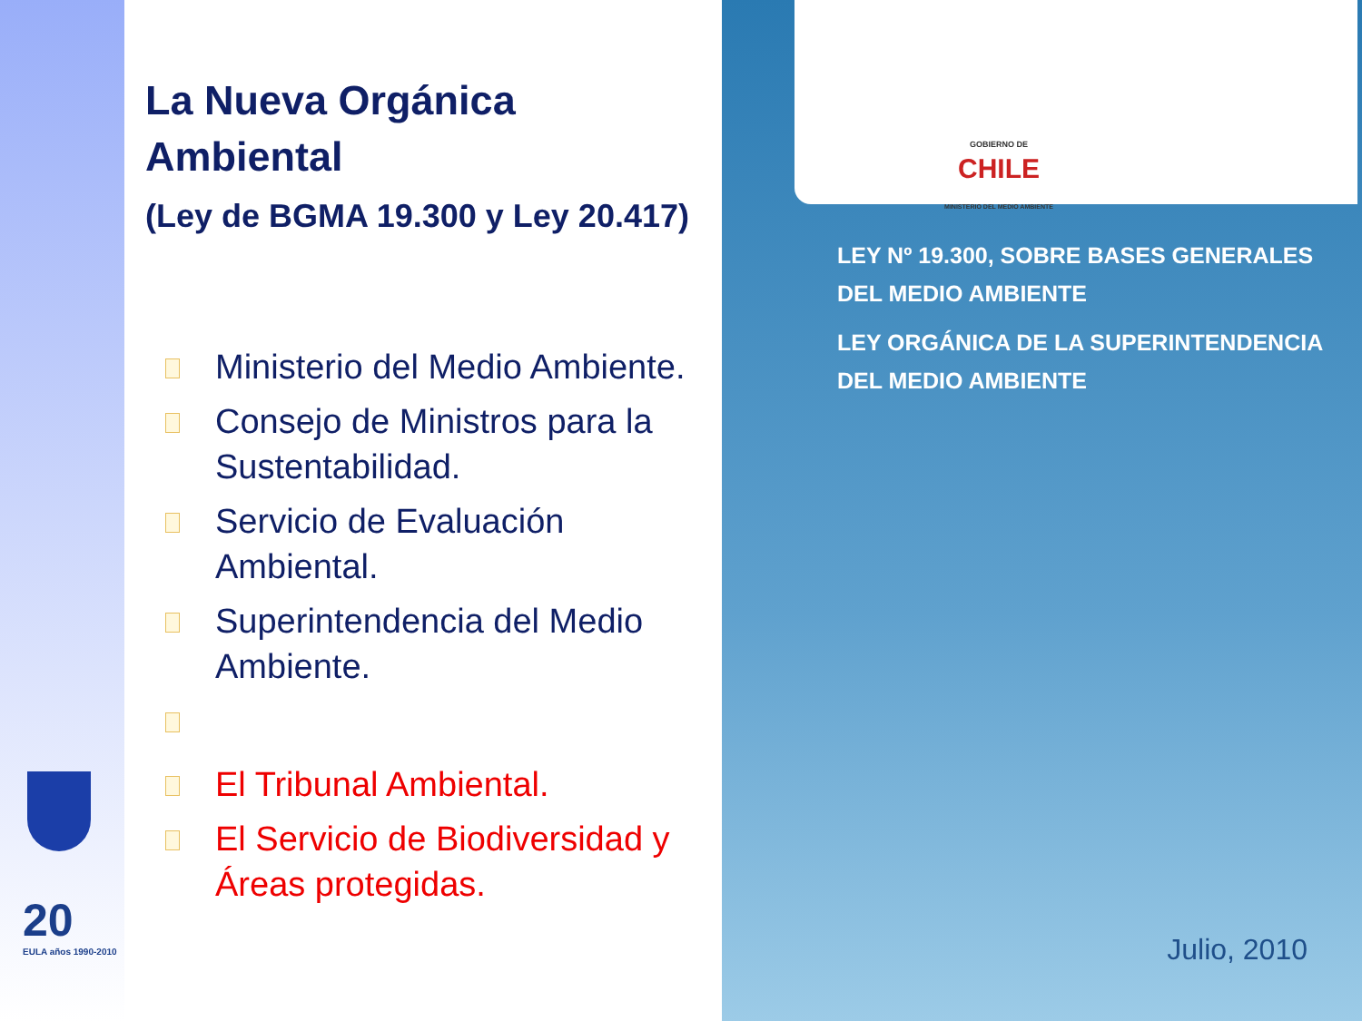20
EULA años 1990-2010
La Nueva Orgánica Ambiental
(Ley de BGMA 19.300 y Ley 20.417)
Ministerio del Medio Ambiente.
Consejo de Ministros para la Sustentabilidad.
Servicio de Evaluación Ambiental.
Superintendencia del Medio Ambiente.
El Tribunal Ambiental.
El Servicio de Biodiversidad y Áreas protegidas.
GOBIERNO DE
CHILE
MINISTERIO DEL MEDIO AMBIENTE
LEY Nº 19.300, SOBRE BASES GENERALES
DEL MEDIO AMBIENTE
LEY ORGÁNICA DE LA SUPERINTENDENCIA
DEL MEDIO AMBIENTE
Julio, 2010